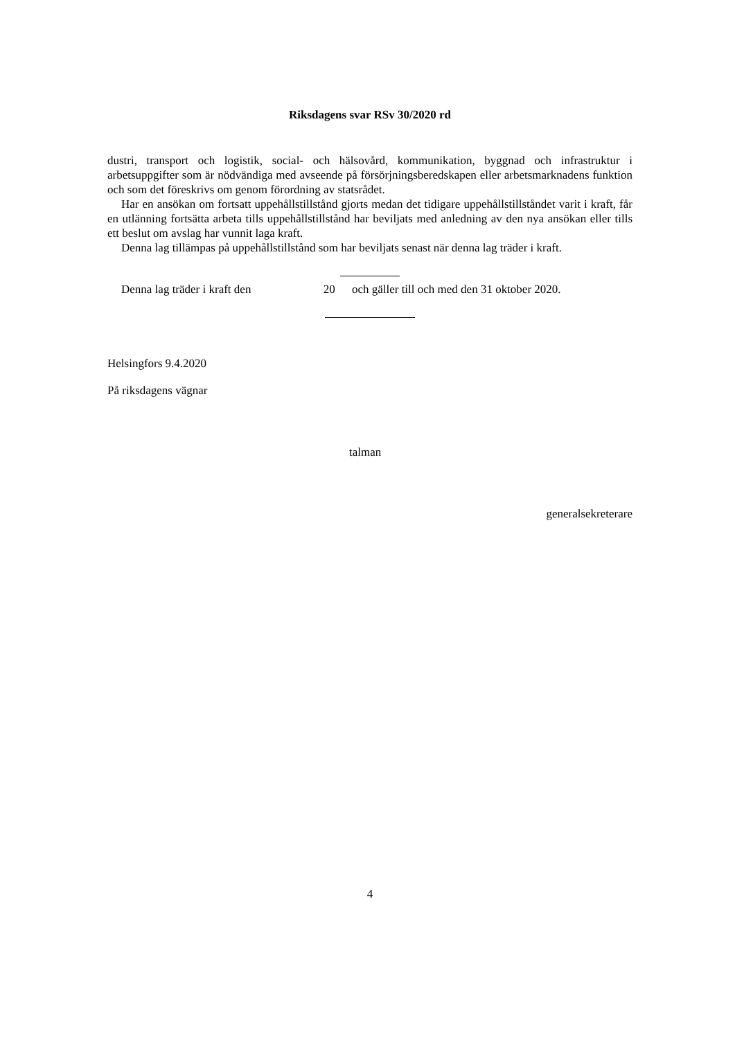Riksdagens svar RSv 30/2020 rd
dustri, transport och logistik, social- och hälsovård, kommunikation, byggnad och infrastruktur i arbetsuppgifter som är nödvändiga med avseende på försörjningsberedskapen eller arbetsmark­nadens funktion och som det föreskrivs om genom förordning av statsrådet.
Har en ansökan om fortsatt uppehållstillstånd gjorts medan det tidigare uppehållstillståndet va­rit i kraft, får en utlänning fortsätta arbeta tills uppehållstillstånd har beviljats med anledning av den nya ansökan eller tills ett beslut om avslag har vunnit laga kraft.
Denna lag tillämpas på uppehållstillstånd som har beviljats senast när denna lag träder i kraft.
Denna lag träder i kraft den 20 och gäller till och med den 31 oktober 2020.
Helsingfors 9.4.2020
På riksdagens vägnar
talman
generalsekreterare
4